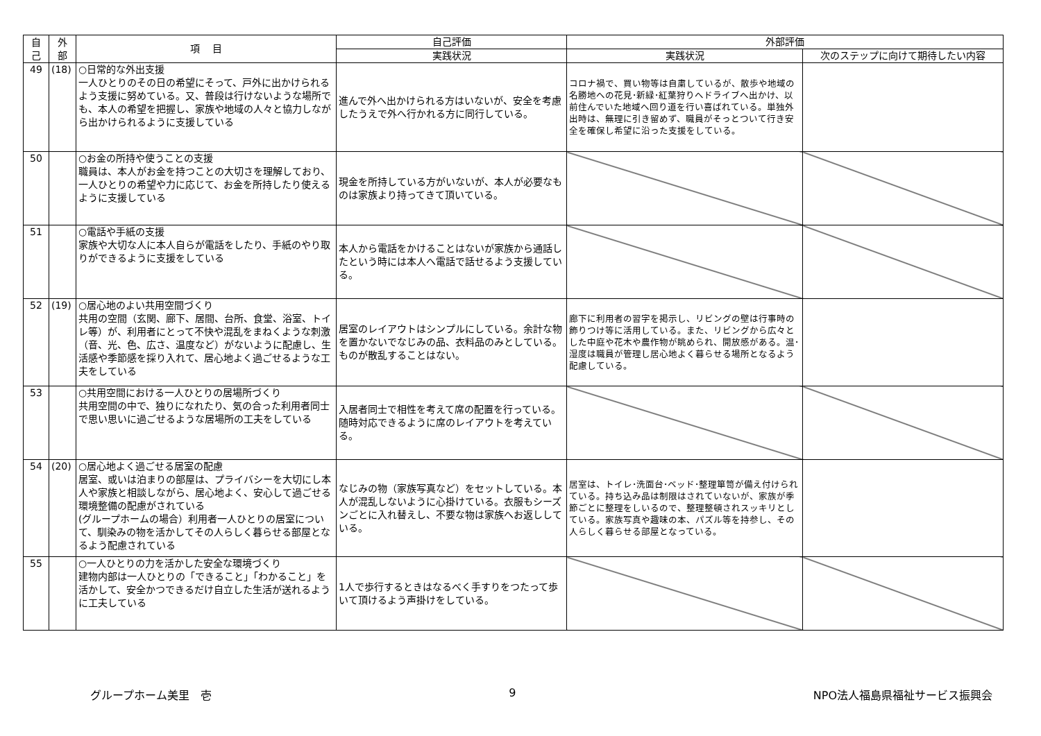| 自 己 | 外 部 | 項 目 | 自己評価 | 外部評価 | |
| --- | --- | --- | --- | --- | --- |
| | | | 実践状況 | 実践状況 | 次のステップに向けて期待したい内容 |
| 49 | (18) | ○日常的な外出支援 一人ひとりのその日の希望にそって、戸外に出かけられるよう支援に努めている。又、普段は行けないような場所でも、本人の希望を把握し、家族や地域の人々と協力しながら出かけられるように支援している | 進んで外へ出かけられる方はいないが、安全を考慮したうえで外へ行かれる方に同行している。 | コロナ禍で、買い物等は自粛しているが、散歩や地域の名勝地への花見･新緑･紅葉狩りへドライブへ出かけ、以前住んでいた地域へ回り道を行い喜ばれている。単独外出時は、無理に引き留めず、職員がそっとついて行き安全を確保し希望に沿った支援をしている。 | |
| 50 | | ○お金の所持や使うことの支援 職員は、本人がお金を持つことの大切さを理解しており、一人ひとりの希望や力に応じて、お金を所持したり使えるように支援している | 現金を所持している方がいないが、本人が必要なものは家族より持ってきて頂いている。 | | |
| 51 | | ○電話や手紙の支援 家族や大切な人に本人自らが電話をしたり、手紙のやり取りができるように支援をしている | 本人から電話をかけることはないが家族から通話したという時には本人へ電話で話せるよう支援している。 | | |
| 52 | (19) | ○居心地のよい共用空間づくり 共用の空間（玄関、廊下、居間、台所、食堂、浴室、トイレ等）が、利用者にとって不快や混乱をまねくような刺激（音、光、色、広さ、温度など）がないように配慮し、生活感や季節感を採り入れて、居心地よく過ごせるような工夫をしている | 居室のレイアウトはシンプルにしている。余計な物を置かないでなじみの品、衣料品のみとしている。ものが散乱することはない。 | 廊下に利用者の習字を掲示し、リビングの壁は行事時の飾りつけ等に活用している。また、リビングから広々とした中庭や花木や農作物が眺められ、開放感がある。温･湿度は職員が管理し居心地よく暮らせる場所となるよう配慮している。 | |
| 53 | | ○共用空間における一人ひとりの居場所づくり 共用空間の中で、独りになれたり、気の合った利用者同士で思い思いに過ごせるような居場所の工夫をしている | 入居者同士で相性を考えて席の配置を行っている。随時対応できるように席のレイアウトを考えている。 | | |
| 54 | (20) | ○居心地よく過ごせる居室の配慮 居室、或いは泊まりの部屋は、プライバシーを大切にし本人や家族と相談しながら、居心地よく、安心して過ごせる環境整備の配慮がされている (グループホームの場合）利用者一人ひとりの居室について、馴染みの物を活かしてその人らしく暮らせる部屋となるよう配慮されている | なじみの物（家族写真など）をセットしている。本人が混乱しないように心掛けている。衣服もシーズンごとに入れ替えし、不要な物は家族へお返ししている。 | 居室は、トイレ･洗面台･ベッド･整理箪笥が備え付けられている。持ち込み品は制限はされていないが、家族が季節ごとに整理をしいるので、整理整頓されスッキリとしている。家族写真や趣味の本、パズル等を持参し、その人らしく暮らせる部屋となっている。 | |
| 55 | | ○一人ひとりの力を活かした安全な環境づくり 建物内部は一人ひとりの「できること」「わかること」を活かして、安全かつできるだけ自立した生活が送れるように工夫している | 1人で歩行するときはなるべく手すりをつたって歩いて頂けるよう声掛けをしている。 | | |
グループホーム美里　壱 9 NPO法人福島県福祉サービス振興会